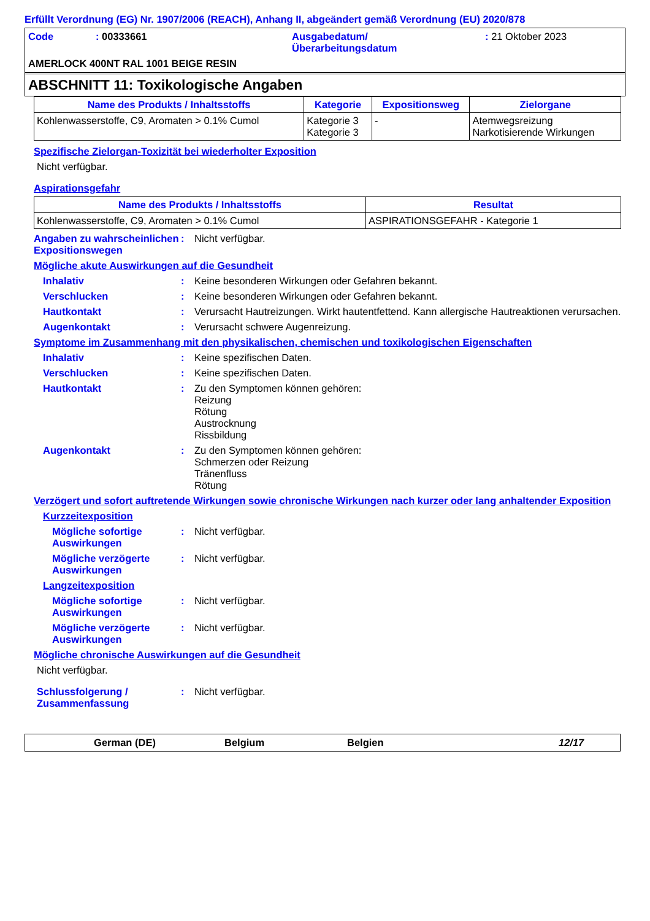Erfüllt Verordnung (EG) Nr. 1907/2006 (REACH), Anhang II, abgeändert gemäß Verordnung (EU) 2020/878
Code: 00333661 Ausgabedatum/
Überarbeitungsdatum: 21 Oktober 2023
AMERLOCK 400NT RAL 1001 BEIGE RESIN
ABSCHNITT 11: Toxikologische Angaben
| Name des Produkts / Inhaltsstoffs | Kategorie | Expositionsweg | Zielorgane |
| --- | --- | --- | --- |
| Kohlenwasserstoffe, C9, Aromaten > 0.1% Cumol | Kategorie 3 Kategorie 3 | - | Atemwegsreizung Narkotisierende Wirkungen |
Spezifische Zielorgan-Toxizität bei wiederholter Exposition
Nicht verfügbar.
Aspirationsgefahr
| Name des Produkts / Inhaltsstoffs | Resultat |
| --- | --- |
| Kohlenwasserstoffe, C9, Aromaten > 0.1% Cumol | ASPIRATIONSGEFAHR - Kategorie 1 |
Angaben zu wahrscheinlichen Expositionswegen: Nicht verfügbar.
Mögliche akute Auswirkungen auf die Gesundheit
Inhalativ: Keine besonderen Wirkungen oder Gefahren bekannt.
Verschlucken: Keine besonderen Wirkungen oder Gefahren bekannt.
Hautkontakt: Verursacht Hautreizungen. Wirkt hautentfettend. Kann allergische Hautreaktionen verursachen.
Augenkontakt: Verursacht schwere Augenreizung.
Symptome im Zusammenhang mit den physikalischen, chemischen und toxikologischen Eigenschaften
Inhalativ: Keine spezifischen Daten.
Verschlucken: Keine spezifischen Daten.
Hautkontakt: Zu den Symptomen können gehören:
Reizung
Rötung
Austrocknung
Rissbildung
Augenkontakt: Zu den Symptomen können gehören:
Schmerzen oder Reizung
Tränenfluss
Rötung
Verzögert und sofort auftretende Wirkungen sowie chronische Wirkungen nach kurzer oder lang anhaltender Exposition
Kurzzeitexposition
Mögliche sofortige Auswirkungen: Nicht verfügbar.
Mögliche verzögerte Auswirkungen: Nicht verfügbar.
Langzeitexposition
Mögliche sofortige Auswirkungen: Nicht verfügbar.
Mögliche verzögerte Auswirkungen: Nicht verfügbar.
Mögliche chronische Auswirkungen auf die Gesundheit
Nicht verfügbar.
Schlussfolgerung / Zusammenfassung: Nicht verfügbar.
German (DE) Belgium Belgien 12/17